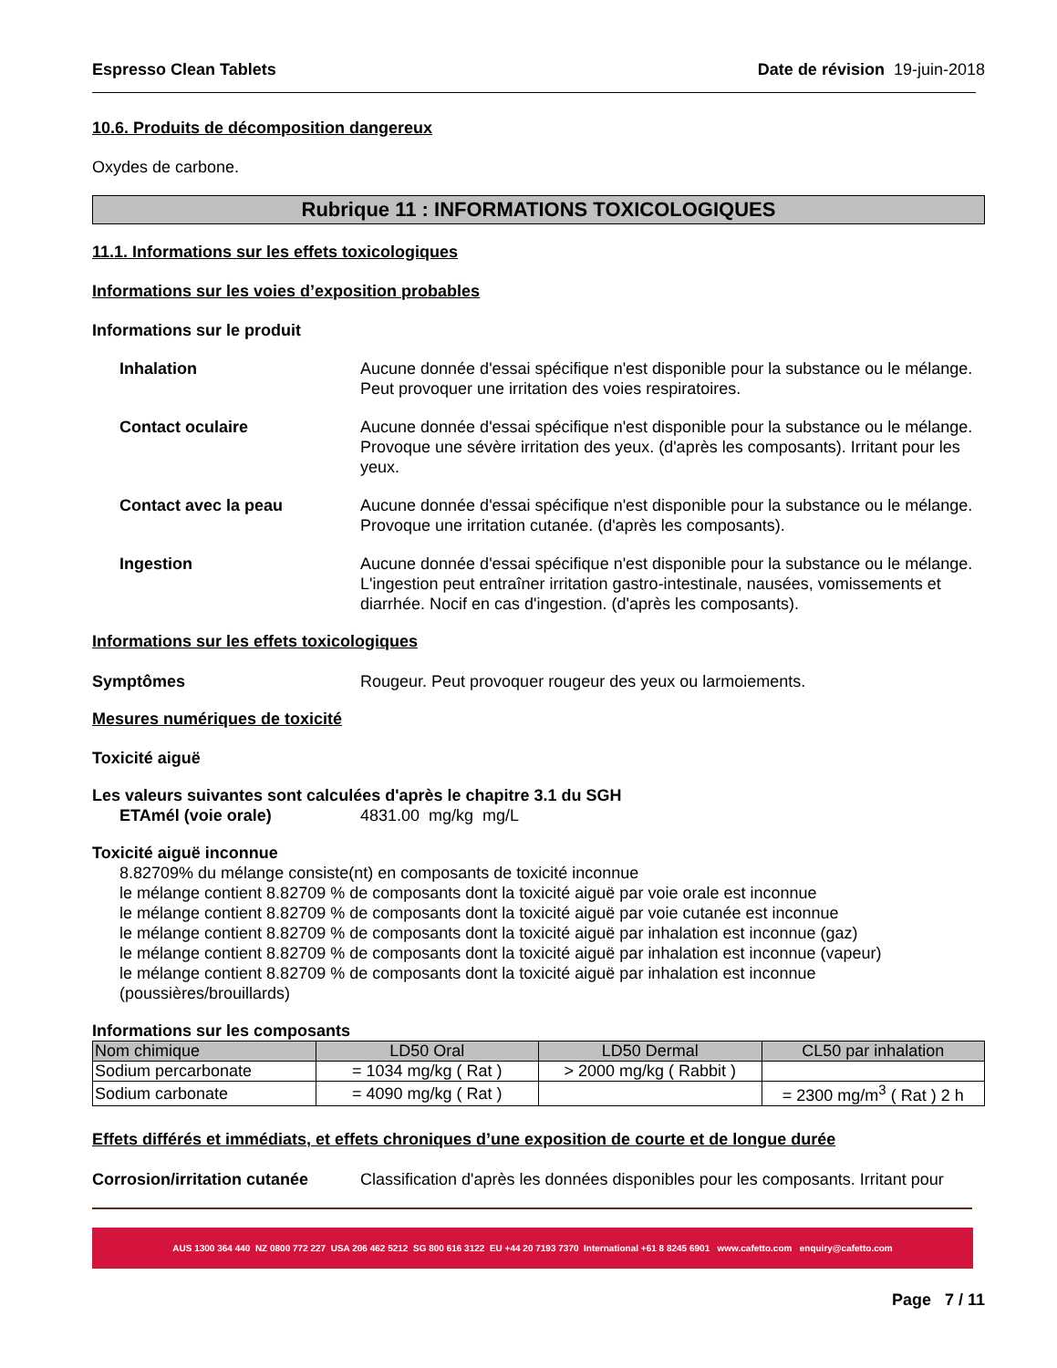Espresso Clean Tablets Date de révision 19-juin-2018
10.6. Produits de décomposition dangereux
Oxydes de carbone.
Rubrique 11 : INFORMATIONS TOXICOLOGIQUES
11.1. Informations sur les effets toxicologiques
Informations sur les voies d’exposition probables
Informations sur le produit
Inhalation Aucune donnée d'essai spécifique n'est disponible pour la substance ou le mélange. Peut provoquer une irritation des voies respiratoires.
Contact oculaire Aucune donnée d'essai spécifique n'est disponible pour la substance ou le mélange. Provoque une sévère irritation des yeux. (d'après les composants). Irritant pour les yeux.
Contact avec la peau Aucune donnée d'essai spécifique n'est disponible pour la substance ou le mélange. Provoque une irritation cutanée. (d'après les composants).
Ingestion Aucune donnée d'essai spécifique n'est disponible pour la substance ou le mélange. L'ingestion peut entraîner irritation gastro-intestinale, nausées, vomissements et diarrhée. Nocif en cas d'ingestion. (d'après les composants).
Informations sur les effets toxicologiques
Symptômes Rougeur. Peut provoquer rougeur des yeux ou larmoiements.
Mesures numériques de toxicité
Toxicité aiguë
Les valeurs suivantes sont calculées d'après le chapitre 3.1 du SGH
ETAmél (voie orale) 4831.00 mg/kg mg/L
Toxicité aiguë inconnue
8.82709% du mélange consiste(nt) en composants de toxicité inconnue
le mélange contient 8.82709 % de composants dont la toxicité aiguë par voie orale est inconnue
le mélange contient 8.82709 % de composants dont la toxicité aiguë par voie cutanée est inconnue
le mélange contient 8.82709 % de composants dont la toxicité aiguë par inhalation est inconnue (gaz)
le mélange contient 8.82709 % de composants dont la toxicité aiguë par inhalation est inconnue (vapeur)
le mélange contient 8.82709 % de composants dont la toxicité aiguë par inhalation est inconnue (poussières/brouillards)
Informations sur les composants
| Nom chimique | LD50 Oral | LD50 Dermal | CL50 par inhalation |
| --- | --- | --- | --- |
| Sodium percarbonate | = 1034 mg/kg ( Rat ) | > 2000 mg/kg ( Rabbit ) | |
| Sodium carbonate | = 4090 mg/kg ( Rat ) | | = 2300 mg/m<sup>3</sup> ( Rat ) 2 h |
Effets différés et immédiats, et effets chroniques d’une exposition de courte et de longue durée
Corrosion/irritation cutanée
Classification d'après les données disponibles pour les composants. Irritant pour
AUS 1300 364 440 NZ 0800 772 227 USA 206 462 5212 SG 800 616 3122 EU +44 20 7193 7370 International +61 8 8245 6901 www.cafetto.com enquiry@cafetto.com
Page 7 / 11